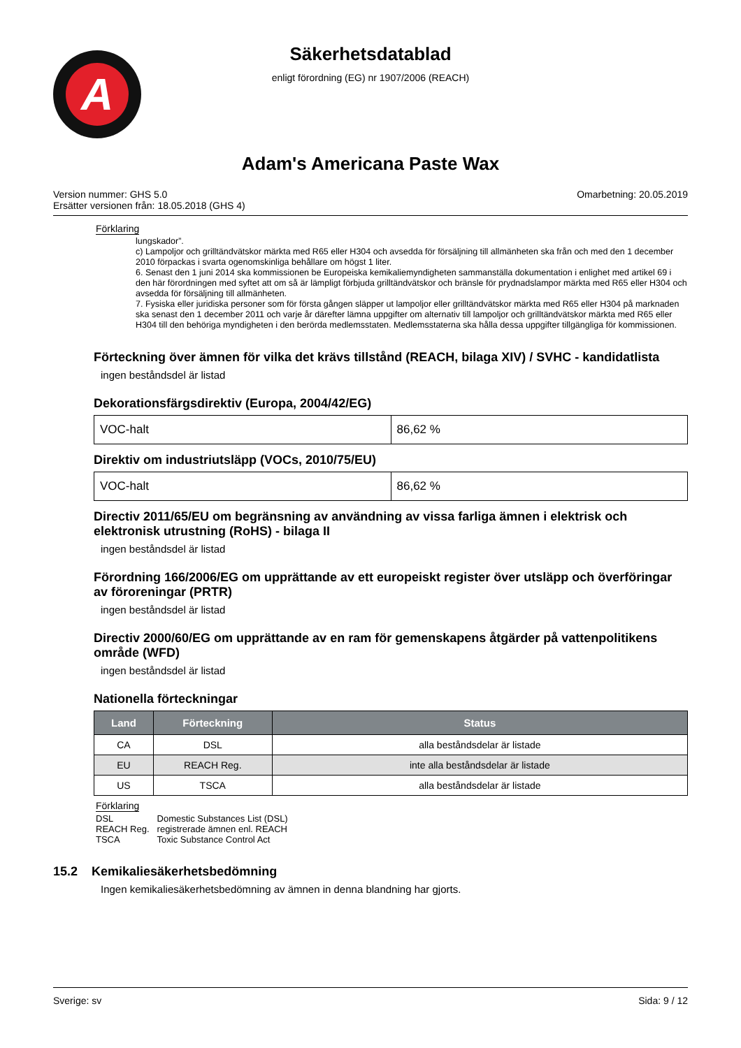A
Säkerhetsdatablad
enligt förordning (EG) nr 1907/2006 (REACH)
Adam's Americana Paste Wax
Version nummer: GHS 5.0
Ersätter versionen från: 18.05.2018 (GHS 4)
Omarbetning: 20.05.2019
Förklaring
lungskador”.
c) Lampoljor och grilltändvätskor märkta med R65 eller H304 och avsedda för försäljning till allmänheten ska från och med den 1 december 2010 förpackas i svarta ogenomskinliga behållare om högst 1 liter.
6. Senast den 1 juni 2014 ska kommissionen be Europeiska kemikaliemyndigheten sammanställa dokumentation i enlighet med artikel 69 i den här förordningen med syftet att om så är lämpligt förbjuda grilltändvätskor och bränsle för prydnadslampor märkta med R65 eller H304 och avsedda för försäljning till allmänheten.
7. Fysiska eller juridiska personer som för första gången släpper ut lampoljor eller grilltändvätskor märkta med R65 eller H304 på marknaden ska senast den 1 december 2011 och varje år därefter lämna uppgifter om alternativ till lampoljor och grilltändvätskor märkta med R65 eller H304 till den behöriga myndigheten i den berörda medlemsstaten. Medlemsstaterna ska hålla dessa uppgifter tillgängliga för kommissionen.
Förteckning över ämnen för vilka det krävs tillstånd (REACH, bilaga XIV) / SVHC - kandidatlista
ingen beståndsdel är listad
Dekorationsfärgsdirektiv (Europa, 2004/42/EG)
| VOC-halt | 86,62 % |
Direktiv om industriutsläpp (VOCs, 2010/75/EU)
| VOC-halt | 86,62 % |
Directiv 2011/65/EU om begränsning av användning av vissa farliga ämnen i elektrisk och elektronisk utrustning (RoHS) - bilaga II
ingen beståndsdel är listad
Förordning 166/2006/EG om upprättande av ett europeiskt register över utsläpp och överföringar av föroreningar (PRTR)
ingen beståndsdel är listad
Directiv 2000/60/EG om upprättande av en ram för gemenskapens åtgärder på vattenpolitikens område (WFD)
ingen beståndsdel är listad
Nationella förteckningar
| Land | Förteckning | Status |
| --- | --- | --- |
| CA | DSL | alla beståndsdelar är listade |
| EU | REACH Reg. | inte alla beståndsdelar är listade |
| US | TSCA | alla beståndsdelar är listade |
Förklaring
| DSL | Domestic Substances List (DSL) |
| REACH Reg. | registrerade ämnen enl. REACH |
| TSCA | Toxic Substance Control Act |
15.2 Kemikaliesäkerhetsbedömning
Ingen kemikaliesäkerhetsbedömning av ämnen in denna blandning har gjorts.
Sverige: sv Sida: 9 / 12